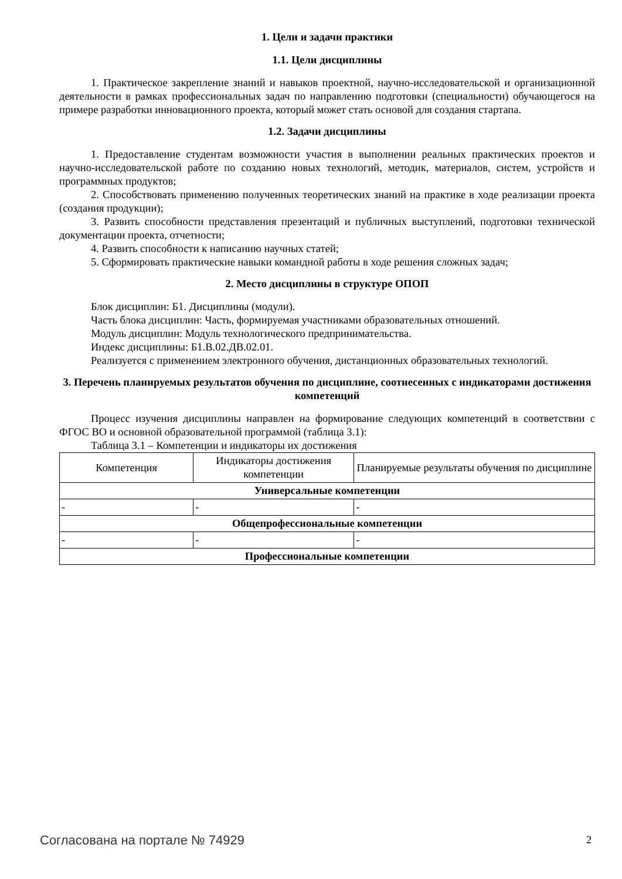1. Цели и задачи практики
1.1. Цели дисциплины
1. Практическое закрепление знаний и навыков проектной, научно-исследовательской и организационной деятельности в рамках профессиональных задач по направлению подготовки (специальности) обучающегося на примере разработки инновационного проекта, который может стать основой для создания стартапа.
1.2. Задачи дисциплины
1. Предоставление студентам возможности участия в выполнении реальных практических проектов и научно-исследовательской работе по созданию новых технологий, методик, материалов, систем, устройств и программных продуктов;
2. Способствовать применению полученных теоретических знаний на практике в ходе реализации проекта (создания продукции);
3. Развить способности представления презентаций и публичных выступлений, подготовки технической документации проекта, отчетности;
4. Развить способности к написанию научных статей;
5. Сформировать практические навыки командной работы в ходе решения сложных задач;
2. Место дисциплины в структуре ОПОП
Блок дисциплин: Б1. Дисциплины (модули).
Часть блока дисциплин: Часть, формируемая участниками образовательных отношений.
Модуль дисциплин: Модуль технологического предпринимательства.
Индекс дисциплины: Б1.В.02.ДВ.02.01.
Реализуется с применением электронного обучения, дистанционных образовательных технологий.
3. Перечень планируемых результатов обучения по дисциплине, соотнесенных с индикаторами достижения компетенций
Процесс изучения дисциплины направлен на формирование следующих компетенций в соответствии с ФГОС ВО и основной образовательной программой (таблица 3.1):
Таблица 3.1 – Компетенции и индикаторы их достижения
| Компетенция | Индикаторы достижения компетенции | Планируемые результаты обучения по дисциплине |
| --- | --- | --- |
| Универсальные компетенции | | |
| - | - | - |
| Общепрофессиональные компетенции | | |
| - | - | - |
| Профессиональные компетенции | | |
Согласована на портале № 74929 2